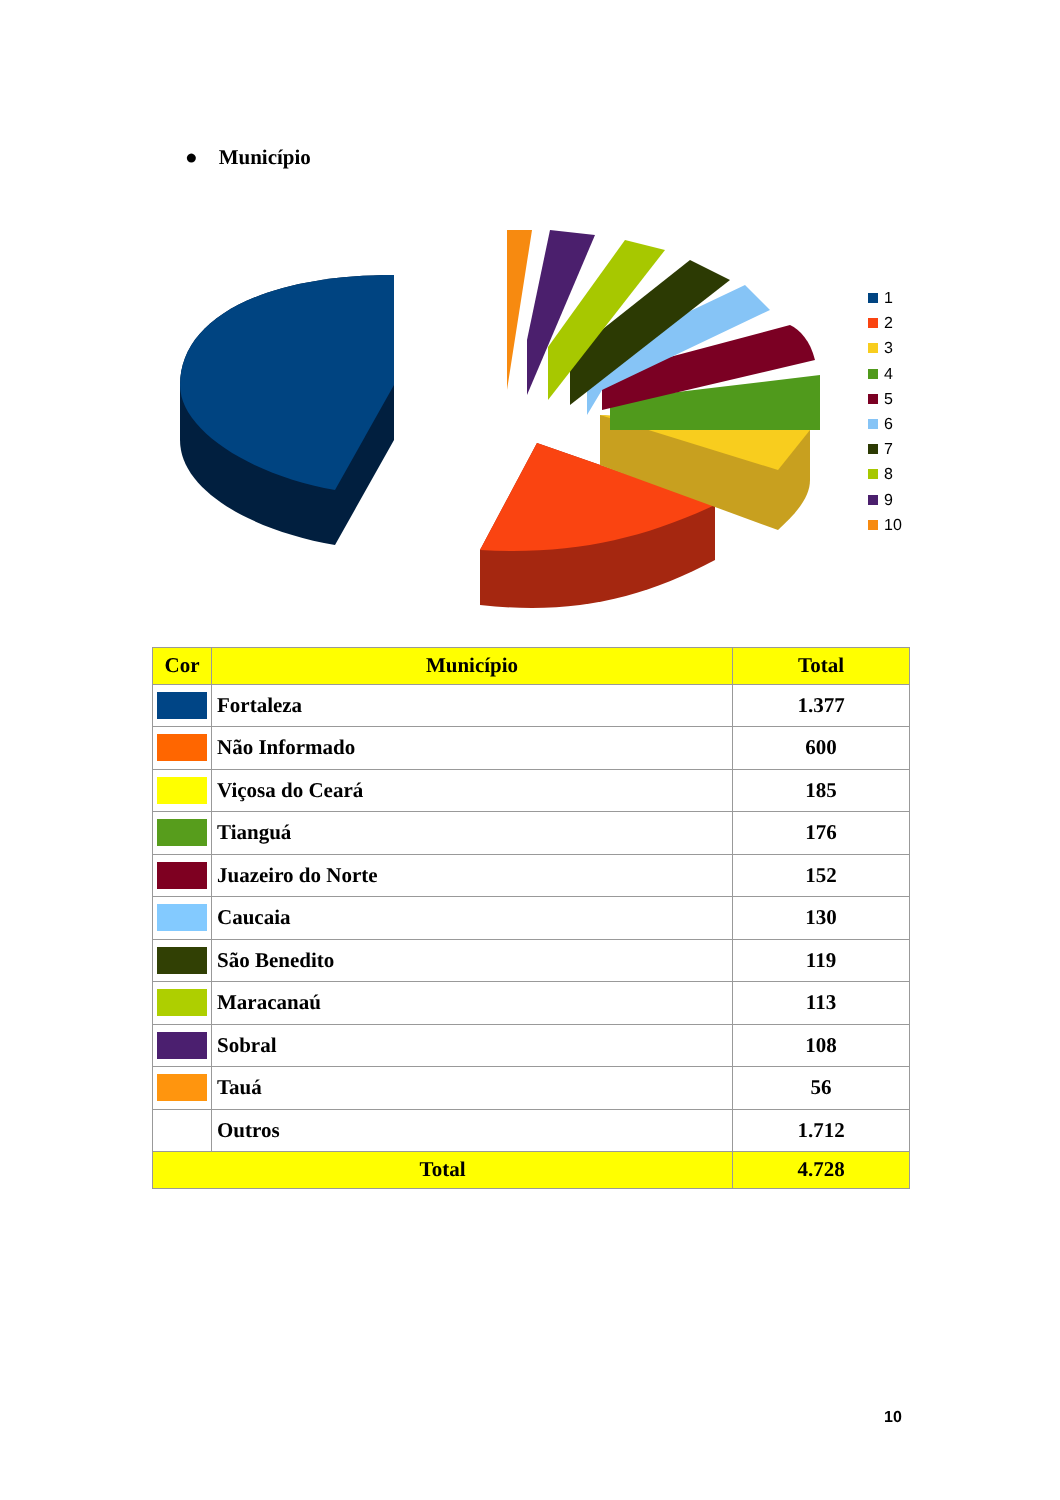● Município
1
2
3
4
5
6
7
8
9
10
| Cor | Município | Total |
| --- | --- | --- |
| | Fortaleza | 1.377 |
| | Não Informado | 600 |
| | Viçosa do Ceará | 185 |
| | Tianguá | 176 |
| | Juazeiro do Norte | 152 |
| | Caucaia | 130 |
| | São Benedito | 119 |
| | Maracanaú | 113 |
| | Sobral | 108 |
| | Tauá | 56 |
| | Outros | 1.712 |
| Total | | 4.728 |
10